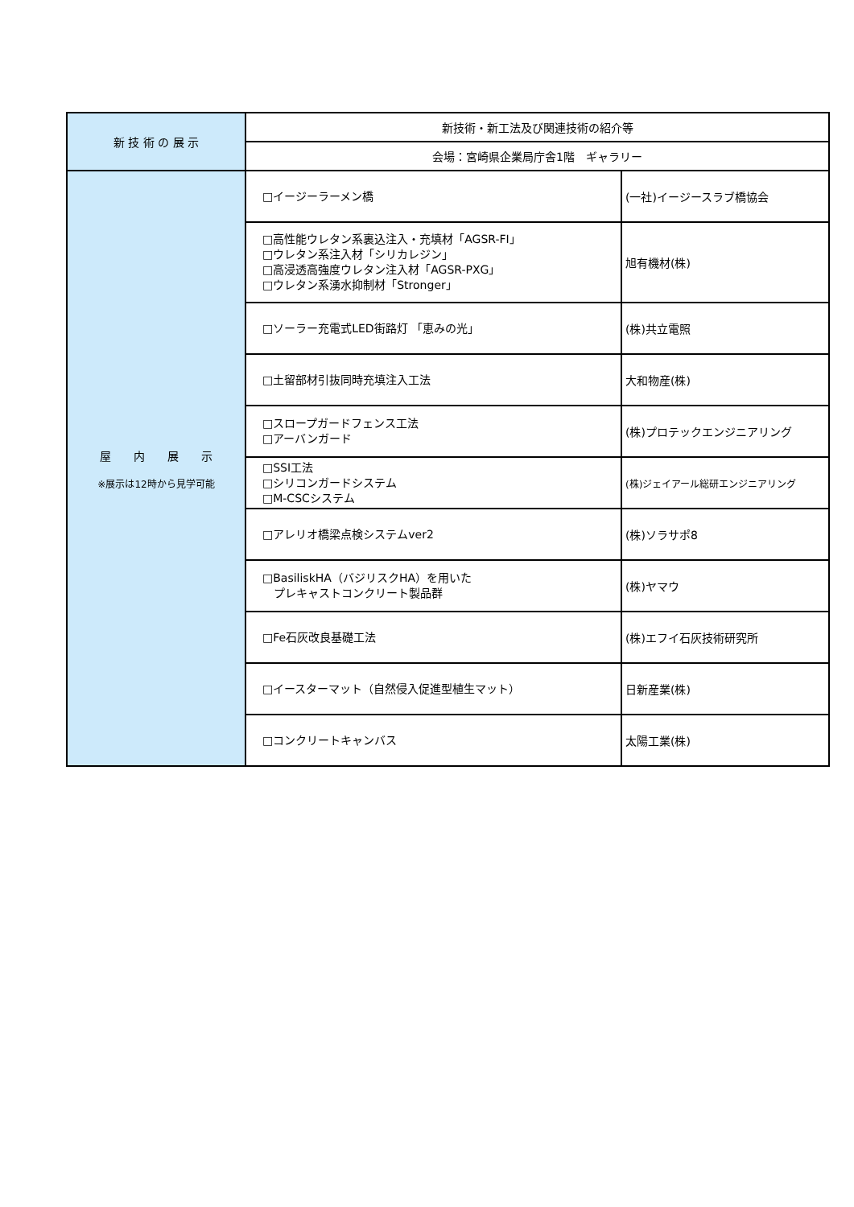| 新 技 術 の 展 示 | 新技術・新工法及び関連技術の紹介等 | |
| | 会場：宮崎県企業局庁舎1階 ギャラリー | |
| 屋 内 展 示 ※展示は12時から見学可能 | □イージーラーメン橋 | (一社)イージースラブ橋協会 |
| | □高性能ウレタン系裏込注入・充填材「AGSR-FI」 □ウレタン系注入材「シリカレジン」 □高浸透高強度ウレタン注入材「AGSR-PXG」 □ウレタン系湧水抑制材「Stronger」 | 旭有機材(株) |
| | □ソーラー充電式LED街路灯 「恵みの光」 | (株)共立電照 |
| | □土留部材引抜同時充填注入工法 | 大和物産(株) |
| | □スロープガードフェンス工法 □アーバンガード | (株)プロテックエンジニアリング |
| | □SSI工法 □シリコンガードシステム □M-CSCシステム | (株)ジェイアール総研エンジニアリング |
| | □アレリオ橋梁点検システムver2 | (株)ソラサポ8 |
| | □BasiliskHA（バジリスクHA）を用いた プレキャストコンクリート製品群 | (株)ヤマウ |
| | □Fe石灰改良基礎工法 | (株)エフイ石灰技術研究所 |
| | □イースターマット（自然侵入促進型植生マット） | 日新産業(株) |
| | □コンクリートキャンバス | 太陽工業(株) |